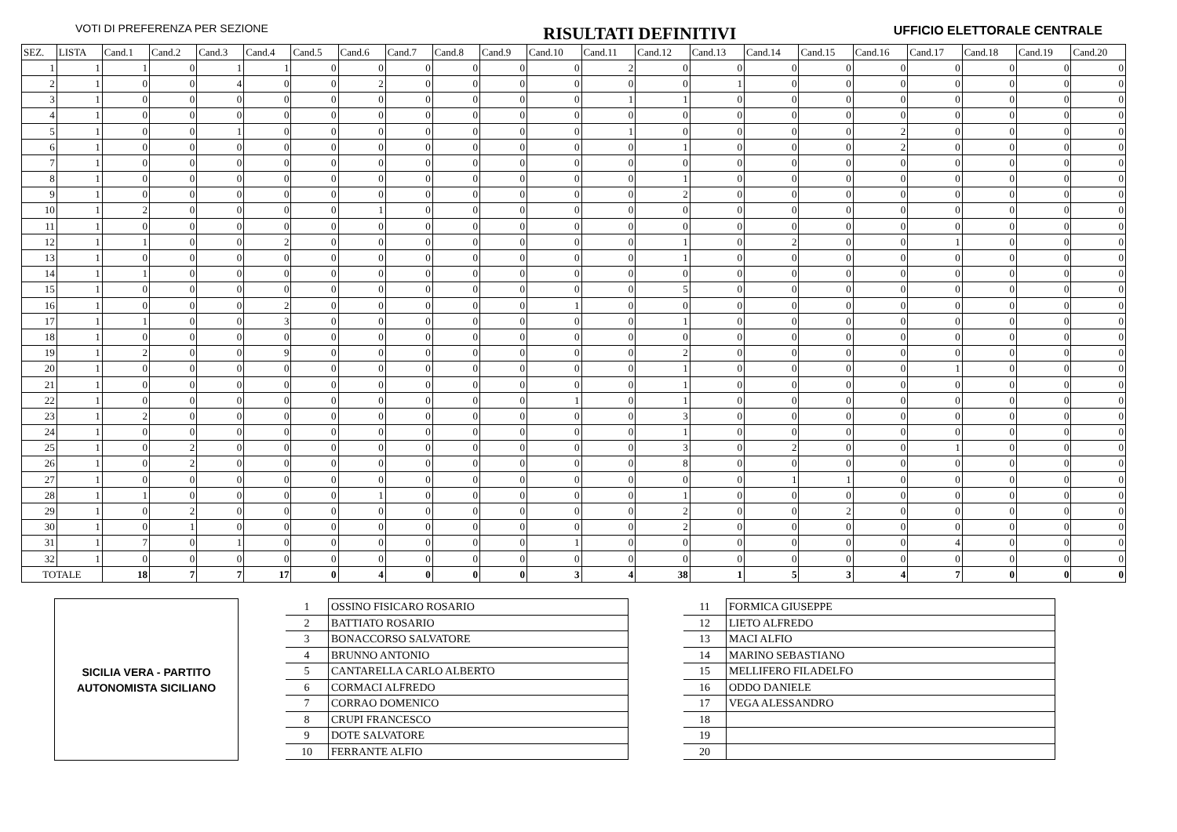VOTI DI PREFERENZA PER SEZIONE
RISULTATI DEFINITIVI
UFFICIO ELETTORALE CENTRALE
| SEZ. | LISTA | Cand.1 | Cand.2 | Cand.3 | Cand.4 | Cand.5 | Cand.6 | Cand.7 | Cand.8 | Cand.9 | Cand.10 | Cand.11 | Cand.12 | Cand.13 | Cand.14 | Cand.15 | Cand.16 | Cand.17 | Cand.18 | Cand.19 | Cand.20 |
| --- | --- | --- | --- | --- | --- | --- | --- | --- | --- | --- | --- | --- | --- | --- | --- | --- | --- | --- | --- | --- | --- |
| 1 | 1 | 1 | 0 | 1 | 1 | 0 | 0 | 0 | 0 | 0 | 0 | 2 | 0 | 0 | 0 | 0 | 0 | 0 | 0 | 0 | 0 |
| 2 | 1 | 0 | 0 | 4 | 0 | 0 | 2 | 0 | 0 | 0 | 0 | 0 | 0 | 1 | 0 | 0 | 0 | 0 | 0 | 0 | 0 |
| 3 | 1 | 0 | 0 | 0 | 0 | 0 | 0 | 0 | 0 | 0 | 0 | 1 | 1 | 0 | 0 | 0 | 0 | 0 | 0 | 0 | 0 |
| 4 | 1 | 0 | 0 | 0 | 0 | 0 | 0 | 0 | 0 | 0 | 0 | 0 | 0 | 0 | 0 | 0 | 0 | 0 | 0 | 0 | 0 |
| 5 | 1 | 0 | 0 | 1 | 0 | 0 | 0 | 0 | 0 | 0 | 0 | 1 | 0 | 0 | 0 | 0 | 2 | 0 | 0 | 0 | 0 |
| 6 | 1 | 0 | 0 | 0 | 0 | 0 | 0 | 0 | 0 | 0 | 0 | 0 | 1 | 0 | 0 | 0 | 2 | 0 | 0 | 0 | 0 |
| 7 | 1 | 0 | 0 | 0 | 0 | 0 | 0 | 0 | 0 | 0 | 0 | 0 | 0 | 0 | 0 | 0 | 0 | 0 | 0 | 0 | 0 |
| 8 | 1 | 0 | 0 | 0 | 0 | 0 | 0 | 0 | 0 | 0 | 0 | 0 | 1 | 0 | 0 | 0 | 0 | 0 | 0 | 0 | 0 |
| 9 | 1 | 0 | 0 | 0 | 0 | 0 | 0 | 0 | 0 | 0 | 0 | 0 | 2 | 0 | 0 | 0 | 0 | 0 | 0 | 0 | 0 |
| 10 | 1 | 2 | 0 | 0 | 0 | 0 | 1 | 0 | 0 | 0 | 0 | 0 | 0 | 0 | 0 | 0 | 0 | 0 | 0 | 0 | 0 |
| 11 | 1 | 0 | 0 | 0 | 0 | 0 | 0 | 0 | 0 | 0 | 0 | 0 | 0 | 0 | 0 | 0 | 0 | 0 | 0 | 0 | 0 |
| 12 | 1 | 1 | 0 | 0 | 2 | 0 | 0 | 0 | 0 | 0 | 0 | 0 | 1 | 0 | 2 | 0 | 0 | 1 | 0 | 0 | 0 |
| 13 | 1 | 0 | 0 | 0 | 0 | 0 | 0 | 0 | 0 | 0 | 0 | 0 | 1 | 0 | 0 | 0 | 0 | 0 | 0 | 0 | 0 |
| 14 | 1 | 1 | 0 | 0 | 0 | 0 | 0 | 0 | 0 | 0 | 0 | 0 | 0 | 0 | 0 | 0 | 0 | 0 | 0 | 0 | 0 |
| 15 | 1 | 0 | 0 | 0 | 0 | 0 | 0 | 0 | 0 | 0 | 0 | 0 | 5 | 0 | 0 | 0 | 0 | 0 | 0 | 0 | 0 |
| 16 | 1 | 0 | 0 | 0 | 2 | 0 | 0 | 0 | 0 | 0 | 1 | 0 | 0 | 0 | 0 | 0 | 0 | 0 | 0 | 0 | 0 |
| 17 | 1 | 1 | 0 | 0 | 3 | 0 | 0 | 0 | 0 | 0 | 0 | 0 | 1 | 0 | 0 | 0 | 0 | 0 | 0 | 0 | 0 |
| 18 | 1 | 0 | 0 | 0 | 0 | 0 | 0 | 0 | 0 | 0 | 0 | 0 | 0 | 0 | 0 | 0 | 0 | 0 | 0 | 0 | 0 |
| 19 | 1 | 2 | 0 | 0 | 9 | 0 | 0 | 0 | 0 | 0 | 0 | 0 | 2 | 0 | 0 | 0 | 0 | 0 | 0 | 0 | 0 |
| 20 | 1 | 0 | 0 | 0 | 0 | 0 | 0 | 0 | 0 | 0 | 0 | 0 | 1 | 0 | 0 | 0 | 0 | 1 | 0 | 0 | 0 |
| 21 | 1 | 0 | 0 | 0 | 0 | 0 | 0 | 0 | 0 | 0 | 0 | 0 | 1 | 0 | 0 | 0 | 0 | 0 | 0 | 0 | 0 |
| 22 | 1 | 0 | 0 | 0 | 0 | 0 | 0 | 0 | 0 | 0 | 1 | 0 | 1 | 0 | 0 | 0 | 0 | 0 | 0 | 0 | 0 |
| 23 | 1 | 2 | 0 | 0 | 0 | 0 | 0 | 0 | 0 | 0 | 0 | 0 | 3 | 0 | 0 | 0 | 0 | 0 | 0 | 0 | 0 |
| 24 | 1 | 0 | 0 | 0 | 0 | 0 | 0 | 0 | 0 | 0 | 0 | 0 | 1 | 0 | 0 | 0 | 0 | 0 | 0 | 0 | 0 |
| 25 | 1 | 0 | 2 | 0 | 0 | 0 | 0 | 0 | 0 | 0 | 0 | 0 | 3 | 0 | 2 | 0 | 0 | 1 | 0 | 0 | 0 |
| 26 | 1 | 0 | 2 | 0 | 0 | 0 | 0 | 0 | 0 | 0 | 0 | 0 | 8 | 0 | 0 | 0 | 0 | 0 | 0 | 0 | 0 |
| 27 | 1 | 0 | 0 | 0 | 0 | 0 | 0 | 0 | 0 | 0 | 0 | 0 | 0 | 0 | 1 | 1 | 0 | 0 | 0 | 0 | 0 |
| 28 | 1 | 1 | 0 | 0 | 0 | 0 | 1 | 0 | 0 | 0 | 0 | 0 | 1 | 0 | 0 | 0 | 0 | 0 | 0 | 0 | 0 |
| 29 | 1 | 0 | 2 | 0 | 0 | 0 | 0 | 0 | 0 | 0 | 0 | 0 | 2 | 0 | 0 | 2 | 0 | 0 | 0 | 0 | 0 |
| 30 | 1 | 0 | 1 | 0 | 0 | 0 | 0 | 0 | 0 | 0 | 0 | 0 | 2 | 0 | 0 | 0 | 0 | 0 | 0 | 0 | 0 |
| 31 | 1 | 7 | 0 | 1 | 0 | 0 | 0 | 0 | 0 | 0 | 1 | 0 | 0 | 0 | 0 | 0 | 0 | 4 | 0 | 0 | 0 |
| 32 | 1 | 0 | 0 | 0 | 0 | 0 | 0 | 0 | 0 | 0 | 0 | 0 | 0 | 0 | 0 | 0 | 0 | 0 | 0 | 0 | 0 |
| TOTALE | | 18 | 7 | 7 | 17 | 0 | 4 | 0 | 0 | 0 | 3 | 4 | 38 | 1 | 5 | 3 | 4 | 7 | 0 | 0 | 0 |
SICILIA VERA - PARTITO
AUTONOMISTA SICILIANO
| 1 | OSSINO FISICARO ROSARIO |
| 2 | BATTIATO ROSARIO |
| 3 | BONACCORSO SALVATORE |
| 4 | BRUNNO ANTONIO |
| 5 | CANTARELLA CARLO ALBERTO |
| 6 | CORMACI ALFREDO |
| 7 | CORRAO DOMENICO |
| 8 | CRUPI FRANCESCO |
| 9 | DOTE SALVATORE |
| 10 | FERRANTE ALFIO |
| 11 | FORMICA GIUSEPPE |
| 12 | LIETO ALFREDO |
| 13 | MACI ALFIO |
| 14 | MARINO SEBASTIANO |
| 15 | MELLIFERO FILADELFO |
| 16 | ODDO DANIELE |
| 17 | VEGA ALESSANDRO |
| 18 | |
| 19 | |
| 20 | |